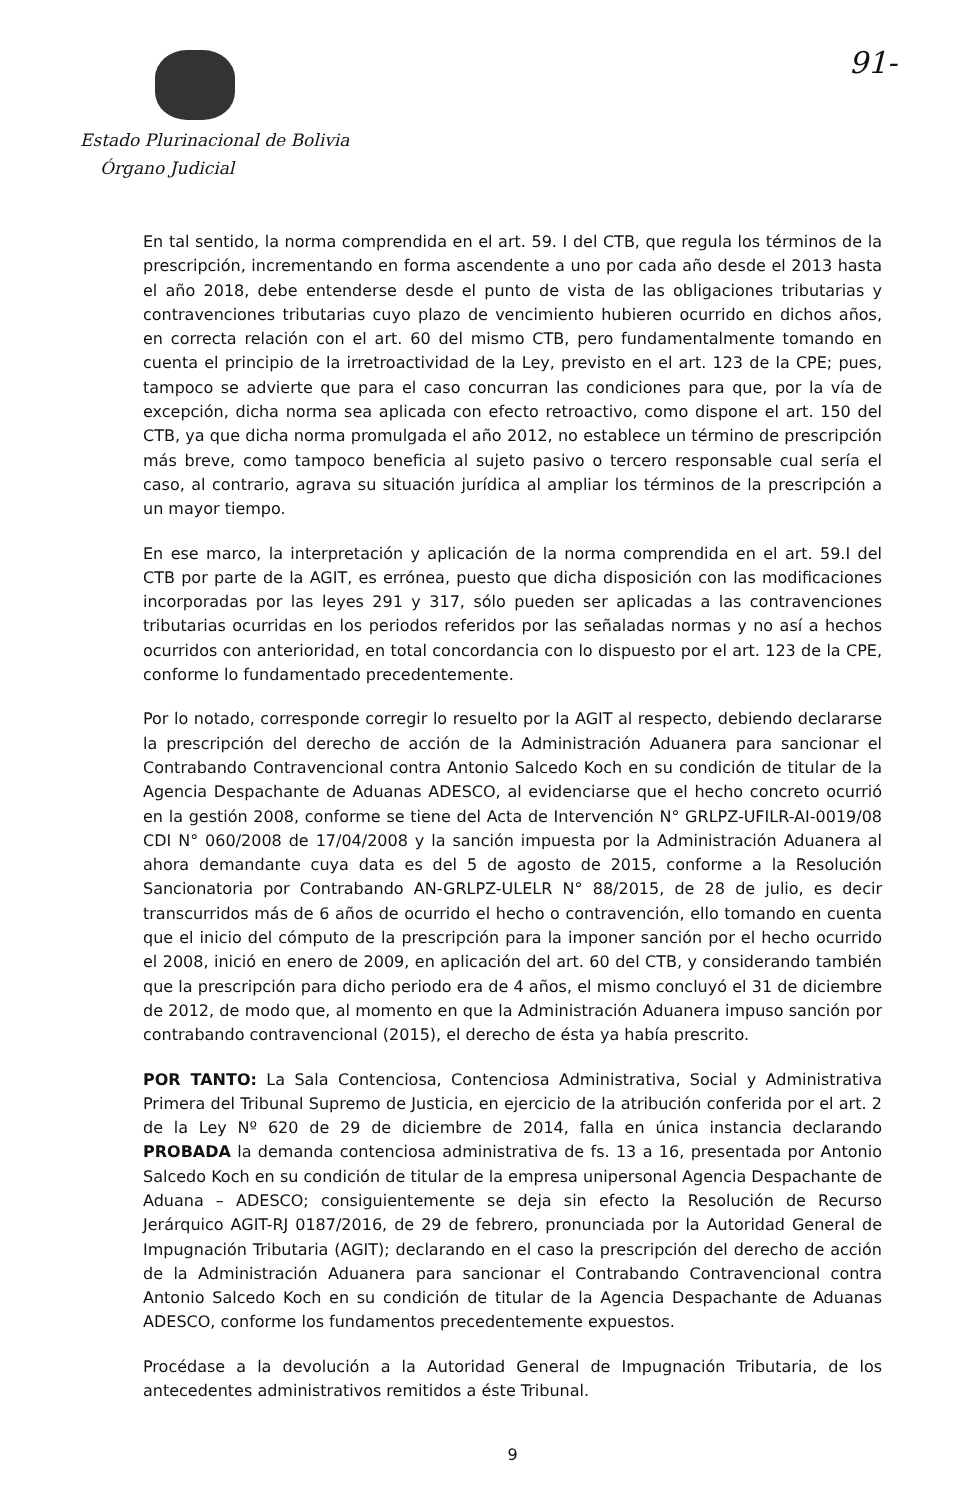Estado Plurinacional de Bolivia
Órgano Judicial
91-
En tal sentido, la norma comprendida en el art. 59. I del CTB, que regula los términos de la prescripción, incrementando en forma ascendente a uno por cada año desde el 2013 hasta el año 2018, debe entenderse desde el punto de vista de las obligaciones tributarias y contravenciones tributarias cuyo plazo de vencimiento hubieren ocurrido en dichos años, en correcta relación con el art. 60 del mismo CTB, pero fundamentalmente tomando en cuenta el principio de la irretroactividad de la Ley, previsto en el art. 123 de la CPE; pues, tampoco se advierte que para el caso concurran las condiciones para que, por la vía de excepción, dicha norma sea aplicada con efecto retroactivo, como dispone el art. 150 del CTB, ya que dicha norma promulgada el año 2012, no establece un término de prescripción más breve, como tampoco beneficia al sujeto pasivo o tercero responsable cual sería el caso, al contrario, agrava su situación jurídica al ampliar los términos de la prescripción a un mayor tiempo.
En ese marco, la interpretación y aplicación de la norma comprendida en el art. 59.I del CTB por parte de la AGIT, es errónea, puesto que dicha disposición con las modificaciones incorporadas por las leyes 291 y 317, sólo pueden ser aplicadas a las contravenciones tributarias ocurridas en los periodos referidos por las señaladas normas y no así a hechos ocurridos con anterioridad, en total concordancia con lo dispuesto por el art. 123 de la CPE, conforme lo fundamentado precedentemente.
Por lo notado, corresponde corregir lo resuelto por la AGIT al respecto, debiendo declararse la prescripción del derecho de acción de la Administración Aduanera para sancionar el Contrabando Contravencional contra Antonio Salcedo Koch en su condición de titular de la Agencia Despachante de Aduanas ADESCO, al evidenciarse que el hecho concreto ocurrió en la gestión 2008, conforme se tiene del Acta de Intervención N° GRLPZ-UFILR-AI-0019/08 CDI N° 060/2008 de 17/04/2008 y la sanción impuesta por la Administración Aduanera al ahora demandante cuya data es del 5 de agosto de 2015, conforme a la Resolución Sancionatoria por Contrabando AN-GRLPZ-ULELR N° 88/2015, de 28 de julio, es decir transcurridos más de 6 años de ocurrido el hecho o contravención, ello tomando en cuenta que el inicio del cómputo de la prescripción para la imponer sanción por el hecho ocurrido el 2008, inició en enero de 2009, en aplicación del art. 60 del CTB, y considerando también que la prescripción para dicho periodo era de 4 años, el mismo concluyó el 31 de diciembre de 2012, de modo que, al momento en que la Administración Aduanera impuso sanción por contrabando contravencional (2015), el derecho de ésta ya había prescrito.
POR TANTO: La Sala Contenciosa, Contenciosa Administrativa, Social y Administrativa Primera del Tribunal Supremo de Justicia, en ejercicio de la atribución conferida por el art. 2 de la Ley Nº 620 de 29 de diciembre de 2014, falla en única instancia declarando PROBADA la demanda contenciosa administrativa de fs. 13 a 16, presentada por Antonio Salcedo Koch en su condición de titular de la empresa unipersonal Agencia Despachante de Aduana – ADESCO; consiguientemente se deja sin efecto la Resolución de Recurso Jerárquico AGIT-RJ 0187/2016, de 29 de febrero, pronunciada por la Autoridad General de Impugnación Tributaria (AGIT); declarando en el caso la prescripción del derecho de acción de la Administración Aduanera para sancionar el Contrabando Contravencional contra Antonio Salcedo Koch en su condición de titular de la Agencia Despachante de Aduanas ADESCO, conforme los fundamentos precedentemente expuestos.
Procédase a la devolución a la Autoridad General de Impugnación Tributaria, de los antecedentes administrativos remitidos a éste Tribunal.
9